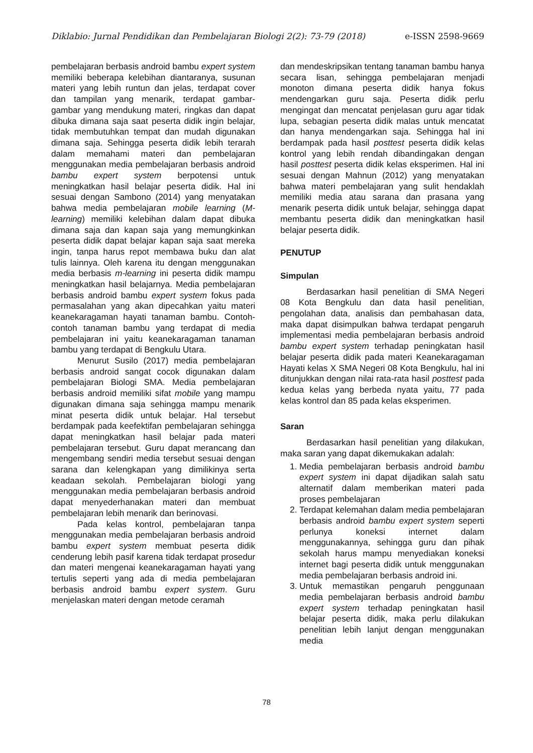Diklabio: Jurnal Pendidikan dan Pembelajaran Biologi 2(2): 73-79 (2018) e-ISSN 2598-9669
pembelajaran berbasis android bambu expert system memiliki beberapa kelebihan diantaranya, susunan materi yang lebih runtun dan jelas, terdapat cover dan tampilan yang menarik, terdapat gambar-gambar yang mendukung materi, ringkas dan dapat dibuka dimana saja saat peserta didik ingin belajar, tidak membutuhkan tempat dan mudah digunakan dimana saja. Sehingga peserta didik lebih terarah dalam memahami materi dan pembelajaran menggunakan media pembelajaran berbasis android bambu expert system berpotensi untuk meningkatkan hasil belajar peserta didik. Hal ini sesuai dengan Sambono (2014) yang menyatakan bahwa media pembelajaran mobile learning (M-learning) memiliki kelebihan dalam dapat dibuka dimana saja dan kapan saja yang memungkinkan peserta didik dapat belajar kapan saja saat mereka ingin, tanpa harus repot membawa buku dan alat tulis lainnya. Oleh karena itu dengan menggunakan media berbasis m-learning ini peserta didik mampu meningkatkan hasil belajarnya. Media pembelajaran berbasis android bambu expert system fokus pada permasalahan yang akan dipecahkan yaitu materi keanekaragaman hayati tanaman bambu. Contoh-contoh tanaman bambu yang terdapat di media pembelajaran ini yaitu keanekaragaman tanaman bambu yang terdapat di Bengkulu Utara.
Menurut Susilo (2017) media pembelajaran berbasis android sangat cocok digunakan dalam pembelajaran Biologi SMA. Media pembelajaran berbasis android memiliki sifat mobile yang mampu digunakan dimana saja sehingga mampu menarik minat peserta didik untuk belajar. Hal tersebut berdampak pada keefektifan pembelajaran sehingga dapat meningkatkan hasil belajar pada materi pembelajaran tersebut. Guru dapat merancang dan mengembang sendiri media tersebut sesuai dengan sarana dan kelengkapan yang dimilikinya serta keadaan sekolah. Pembelajaran biologi yang menggunakan media pembelajaran berbasis android dapat menyederhanakan materi dan membuat pembelajaran lebih menarik dan berinovasi.
Pada kelas kontrol, pembelajaran tanpa menggunakan media pembelajaran berbasis android bambu expert system membuat peserta didik cenderung lebih pasif karena tidak terdapat prosedur dan materi mengenai keanekaragaman hayati yang tertulis seperti yang ada di media pembelajaran berbasis android bambu expert system. Guru menjelaskan materi dengan metode ceramah
dan mendeskripsikan tentang tanaman bambu hanya secara lisan, sehingga pembelajaran menjadi monoton dimana peserta didik hanya fokus mendengarkan guru saja. Peserta didik perlu mengingat dan mencatat penjelasan guru agar tidak lupa, sebagian peserta didik malas untuk mencatat dan hanya mendengarkan saja. Sehingga hal ini berdampak pada hasil posttest peserta didik kelas kontrol yang lebih rendah dibandingakan dengan hasil posttest peserta didik kelas eksperimen. Hal ini sesuai dengan Mahnun (2012) yang menyatakan bahwa materi pembelajaran yang sulit hendaklah memiliki media atau sarana dan prasana yang menarik peserta didik untuk belajar, sehingga dapat membantu peserta didik dan meningkatkan hasil belajar peserta didik.
PENUTUP
Simpulan
Berdasarkan hasil penelitian di SMA Negeri 08 Kota Bengkulu dan data hasil penelitian, pengolahan data, analisis dan pembahasan data, maka dapat disimpulkan bahwa terdapat pengaruh implementasi media pembelajaran berbasis android bambu expert system terhadap peningkatan hasil belajar peserta didik pada materi Keanekaragaman Hayati kelas X SMA Negeri 08 Kota Bengkulu, hal ini ditunjukkan dengan nilai rata-rata hasil posttest pada kedua kelas yang berbeda nyata yaitu, 77 pada kelas kontrol dan 85 pada kelas eksperimen.
Saran
Berdasarkan hasil penelitian yang dilakukan, maka saran yang dapat dikemukakan adalah:
1. Media pembelajaran berbasis android bambu expert system ini dapat dijadikan salah satu alternatif dalam memberikan materi pada proses pembelajaran
2. Terdapat kelemahan dalam media pembelajaran berbasis android bambu expert system seperti perlunya koneksi internet dalam menggunakannya, sehingga guru dan pihak sekolah harus mampu menyediakan koneksi internet bagi peserta didik untuk menggunakan media pembelajaran berbasis android ini.
3. Untuk memastikan pengaruh penggunaan media pembelajaran berbasis android bambu expert system terhadap peningkatan hasil belajar peserta didik, maka perlu dilakukan penelitian lebih lanjut dengan menggunakan media
78